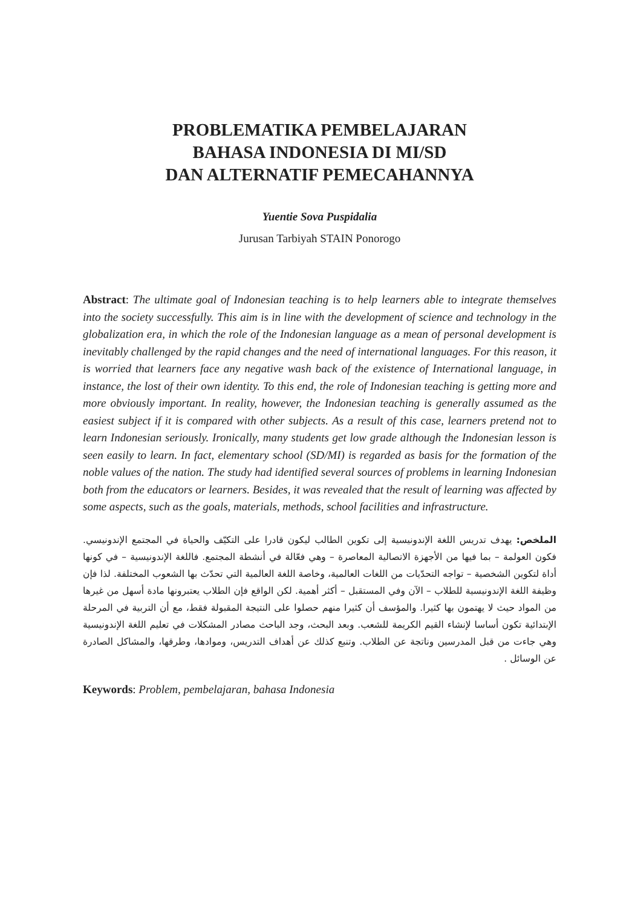PROBLEMATIKA PEMBELAJARAN
BAHASA INDONESIA DI MI/SD
DAN ALTERNATIF PEMECAHANNYA
Yuentie Sova Puspidalia
Jurusan Tarbiyah STAIN Ponorogo
Abstract: The ultimate goal of Indonesian teaching is to help learners able to integrate themselves into the society successfully. This aim is in line with the development of science and technology in the globalization era, in which the role of the Indonesian language as a mean of personal development is inevitably challenged by the rapid changes and the need of international languages. For this reason, it is worried that learners face any negative wash back of the existence of International language, in instance, the lost of their own identity. To this end, the role of Indonesian teaching is getting more and more obviously important. In reality, however, the Indonesian teaching is generally assumed as the easiest subject if it is compared with other subjects. As a result of this case, learners pretend not to learn Indonesian seriously. Ironically, many students get low grade although the Indonesian lesson is seen easily to learn. In fact, elementary school (SD/MI) is regarded as basis for the formation of the noble values of the nation. The study had identified several sources of problems in learning Indonesian both from the educators or learners. Besides, it was revealed that the result of learning was affected by some aspects, such as the goals, materials, methods, school facilities and infrastructure.
الملخص: يهدف تدريس اللغة الإندونيسية إلى تكوين الطالب ليكون قادرا على التكيّف والحياة في المجتمع الإندونيسي. فكون العولمة – بما فيها من الأجهزة الاتصالية المعاصرة – وهي فعّالة في أنشطة المجتمع. فاللغة الإندونيسية – في كونها أداة لتكوين الشخصية – تواجه التحدّيات من اللغات العالمية، وخاصة اللغة العالمية التي تحدّث بها الشعوب المختلفة. لذا فإن وظيفة اللغة الإندونيسية للطلاب – الآن وفي المستقبل – أكثر أهمية. لكن الواقع فإن الطلاب يعتبرونها مادة أسهل من غيرها من المواد حيث لا يهتمون بها كثيرا. والمؤسف أن كثيرا منهم حصلوا على النتيجة المقبولة فقط، مع أن التربية في المرحلة الإبتدائية تكون أساسا لإنشاء القيم الكريمة للشعب. وبعد البحث، وجد الباحث مصادر المشكلات في تعليم اللغة الإندونيسية وهي جاءت من قبل المدرسين وناتجة عن الطلاب. وتنبع كذلك عن أهداف التدريس، وموادها، وطرقها، والمشاكل الصادرة عن الوسائل .
Keywords: Problem, pembelajaran, bahasa Indonesia